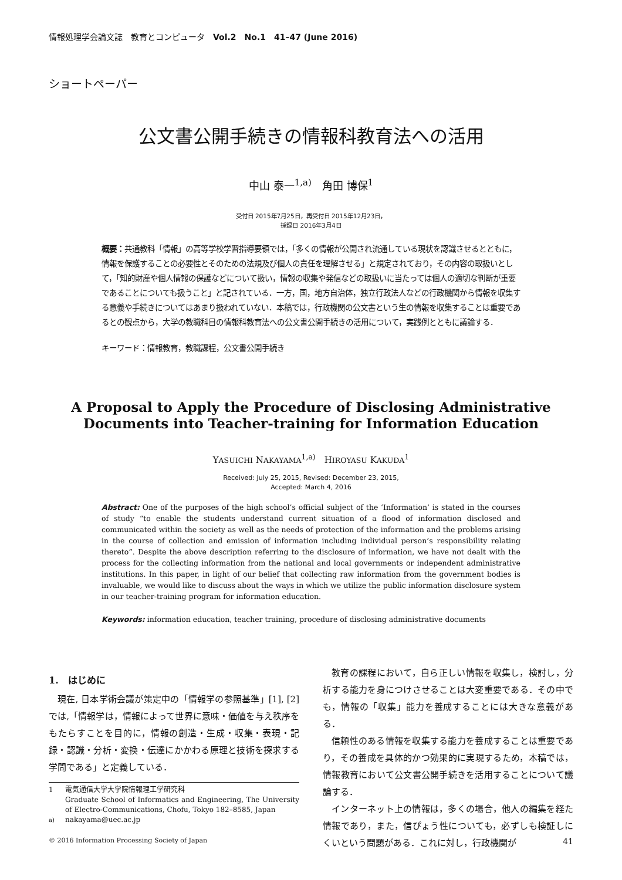情報処理学会論文誌　教育とコンピュータ　Vol.2　No.1　41–47 (June 2016)
ショートペーパー
公文書公開手続きの情報科教育法への活用
中山 泰一<sup>1,a)</sup>　角田 博保<sup>1</sup>
受付日 2015年7月25日，再受付日 2015年12月23日，
採録日 2016年3月4日
概要：共通教科「情報」の高等学校学習指導要領では，「多くの情報が公開され流通している現状を認識させるとともに，情報を保護することの必要性とそのための法規及び個人の責任を理解させる」と規定されており，その内容の取扱いとして，「知的財産や個人情報の保護などについて扱い，情報の収集や発信などの取扱いに当たっては個人の適切な判断が重要であることについても扱うこと」と記されている．一方，国，地方自治体，独立行政法人などの行政機関から情報を収集する意義や手続きについてはあまり扱われていない．本稿では，行政機関の公文書という生の情報を収集することは重要であるとの観点から，大学の教職科目の情報科教育法への公文書公開手続きの活用について，実践例とともに議論する．
キーワード：情報教育，教職課程，公文書公開手続き
A Proposal to Apply the Procedure of Disclosing Administrative
Documents into Teacher-training for Information Education
YASUICHI NAKAYAMA<sup>1,a)</sup>　HIROYASU KAKUDA<sup>1</sup>
Received: July 25, 2015, Revised: December 23, 2015,
Accepted: March 4, 2016
Abstract: One of the purposes of the high school’s official subject of the ‘Information’ is stated in the courses of study “to enable the students understand current situation of a flood of information disclosed and communicated within the society as well as the needs of protection of the information and the problems arising in the course of collection and emission of information including individual person’s responsibility relating thereto”. Despite the above description referring to the disclosure of information, we have not dealt with the process for the collecting information from the national and local governments or independent administrative institutions. In this paper, in light of our belief that collecting raw information from the government bodies is invaluable, we would like to discuss about the ways in which we utilize the public information disclosure system in our teacher-training program for information education.
Keywords: information education, teacher training, procedure of disclosing administrative documents
1.　はじめに
現在, 日本学術会議が策定中の「情報学の参照基準」[1], [2] では,「情報学は，情報によって世界に意味・価値を与え秩序をもたらすことを目的に，情報の創造・生成・収集・表現・記録・認識・分析・変換・伝達にかかわる原理と技術を探求する学問である」と定義している．
1 電気通信大学大学院情報理工学研究科
Graduate School of Informatics and Engineering, The University of Electro-Communications, Chofu, Tokyo 182–8585, Japan
<sup>a)</sup> nakayama@uec.ac.jp
教育の課程において，自ら正しい情報を収集し，検討し，分析する能力を身につけさせることは大変重要である．その中でも，情報の「収集」能力を養成することには大きな意義がある．
信頼性のある情報を収集する能力を養成することは重要であり，その養成を具体的かつ効果的に実現するため，本稿では，情報教育において公文書公開手続きを活用することについて議論する．
インターネット上の情報は，多くの場合，他人の編集を経た情報であり，また，信ぴょう性についても，必ずしも検証しにくいという問題がある．これに対し，行政機関が
© 2016 Information Processing Society of Japan 41